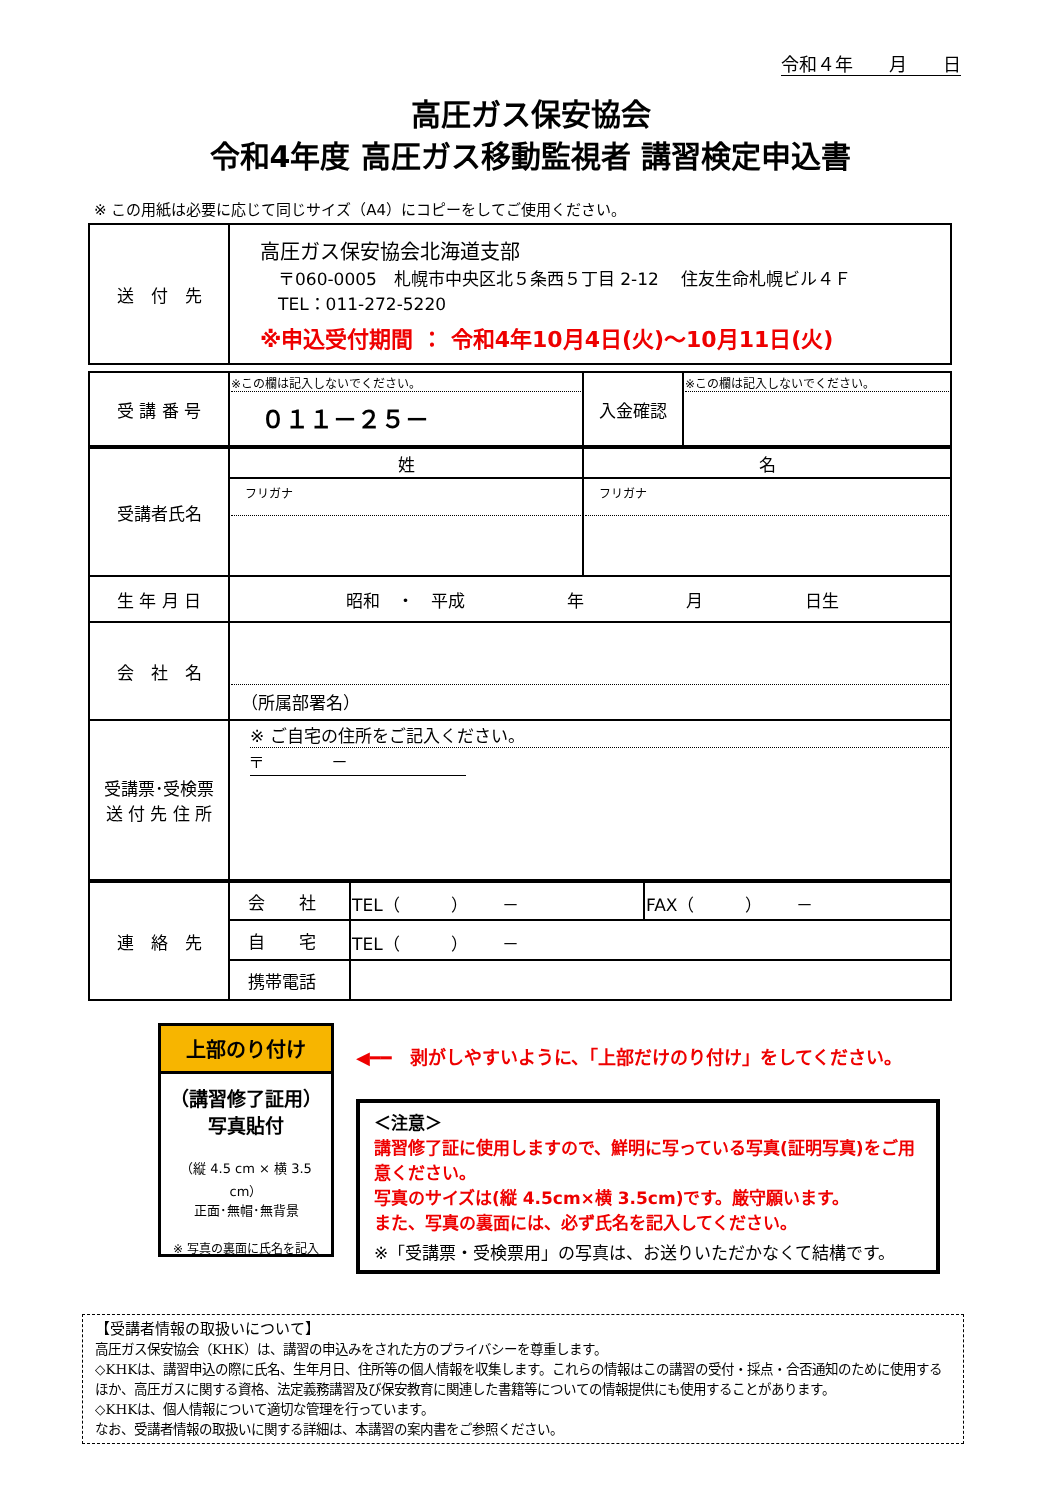令和４年　　月　　日
高圧ガス保安協会
令和4年度 高圧ガス移動監視者 講習検定申込書
※ この用紙は必要に応じて同じサイズ（A4）にコピーをしてご使用ください。
| 送 付 先 | 高圧ガス保安協会北海道支部 〒060-0005 札幌市中央区北５条西５丁目 2-12 住友生命札幌ビル４Ｆ TEL：011-272-5220 ※申込受付期間 ： 令和4年10月4日(火)～10月11日(火) |
| 受 講 番 号 | ※この欄は記入しないでください。 ０１１－２５－ | 入金確認 | ※この欄は記入しないでください。 |
| 受講者氏名 | 姓 | 名 |
| | フリガナ | フリガナ |
| 生 年 月 日 | 昭和 ・ 平成 年 月 日生 | |
| 会 社 名 | （所属部署名） | |
| 受講票･受検票 送 付 先 住 所 | ※ ご自宅の住所をご記入ください。 〒 － | |
| 連 絡 先 | 会 社 | TEL（ ） － | FAX（ ） － |
| | 自 宅 | TEL（ ） － | |
| | 携帯電話 | | |
上部のり付け
（講習修了証用）
写真貼付
（縦 4.5 cm × 横 3.5 cm）
正面･無帽･無背景
※ 写真の裏面に氏名を記入
◀━━　剥がしやすいように、「上部だけのり付け」をしてください。
＜注意＞
講習修了証に使用しますので、鮮明に写っている写真(証明写真)をご用意ください。
写真のサイズは(縦 4.5cm×横 3.5cm)です。厳守願います。
また、写真の裏面には、必ず氏名を記入してください。
※「受講票・受検票用」の写真は、お送りいただかなくて結構です。
【受講者情報の取扱いについて】
高圧ガス保安協会（KHK）は、講習の申込みをされた方のプライバシーを尊重します。
◇KHKは、講習申込の際に氏名、生年月日、住所等の個人情報を収集します。これらの情報はこの講習の受付・採点・合否通知のために使用するほか、高圧ガスに関する資格、法定義務講習及び保安教育に関連した書籍等についての情報提供にも使用することがあります。
◇KHKは、個人情報について適切な管理を行っています。
なお、受講者情報の取扱いに関する詳細は、本講習の案内書をご参照ください。